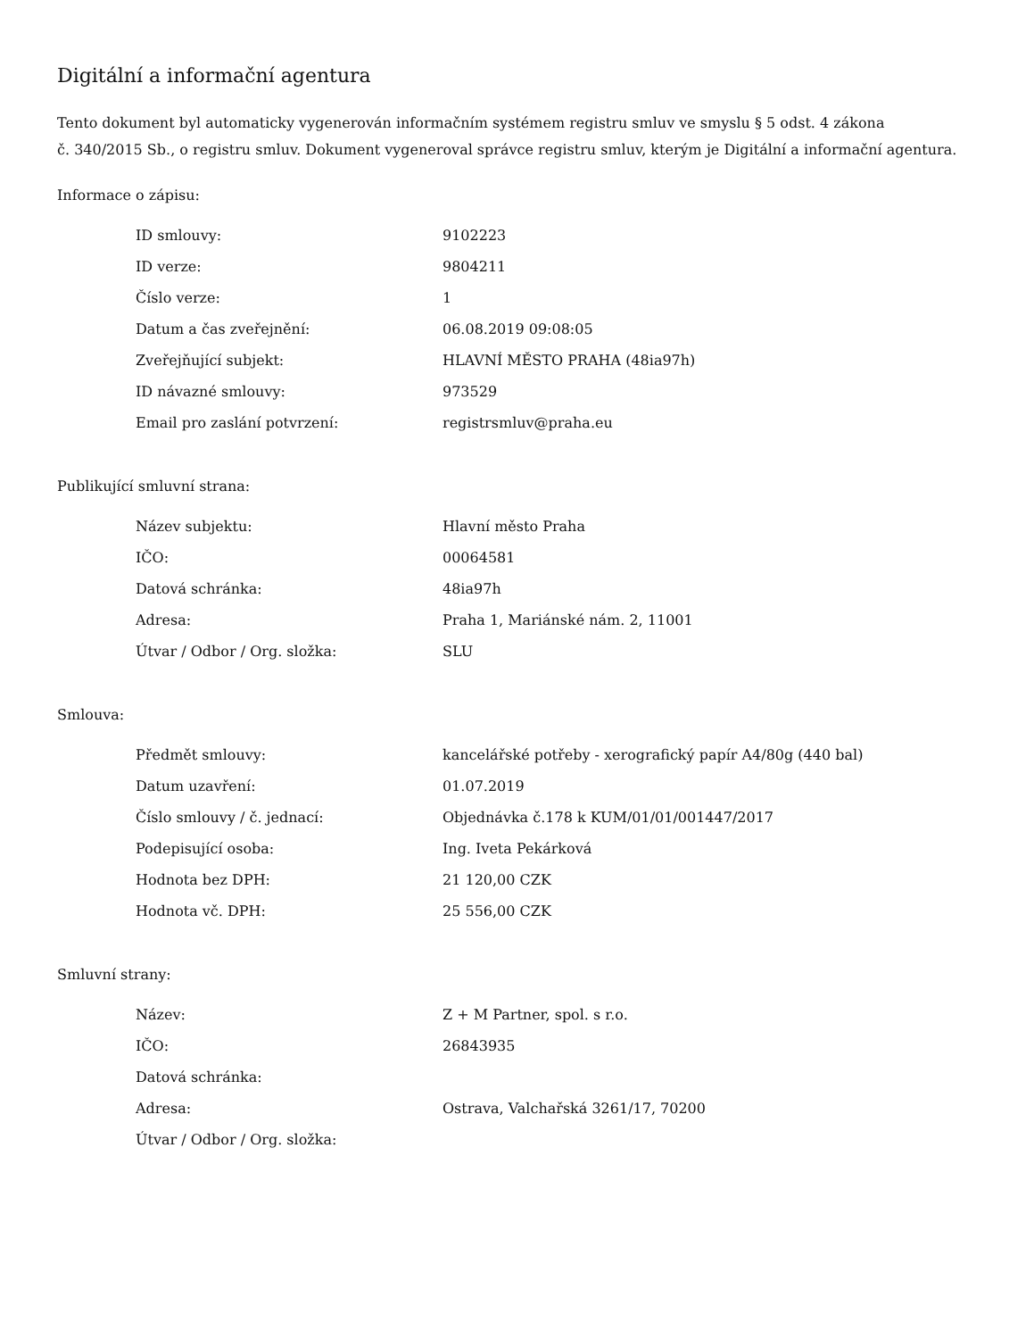Digitální a informační agentura
Tento dokument byl automaticky vygenerován informačním systémem registru smluv ve smyslu § 5 odst. 4 zákona
č. 340/2015 Sb., o registru smluv. Dokument vygeneroval správce registru smluv, kterým je Digitální a informační agentura.
Informace o zápisu:
| ID smlouvy: | 9102223 |
| ID verze: | 9804211 |
| Číslo verze: | 1 |
| Datum a čas zveřejnění: | 06.08.2019 09:08:05 |
| Zveřejňující subjekt: | HLAVNÍ MĚSTO PRAHA (48ia97h) |
| ID návazné smlouvy: | 973529 |
| Email pro zaslání potvrzení: | registrsmluv@praha.eu |
Publikující smluvní strana:
| Název subjektu: | Hlavní město Praha |
| IČO: | 00064581 |
| Datová schránka: | 48ia97h |
| Adresa: | Praha 1, Mariánské nám. 2, 11001 |
| Útvar / Odbor / Org. složka: | SLU |
Smlouva:
| Předmět smlouvy: | kancelářské potřeby - xerografický papír A4/80g (440 bal) |
| Datum uzavření: | 01.07.2019 |
| Číslo smlouvy / č. jednací: | Objednávka č.178 k KUM/01/01/001447/2017 |
| Podepisující osoba: | Ing. Iveta Pekárková |
| Hodnota bez DPH: | 21 120,00 CZK |
| Hodnota vč. DPH: | 25 556,00 CZK |
Smluvní strany:
| Název: | Z + M Partner, spol. s r.o. |
| IČO: | 26843935 |
| Datová schránka: | |
| Adresa: | Ostrava, Valchařská 3261/17, 70200 |
| Útvar / Odbor / Org. složka: | |